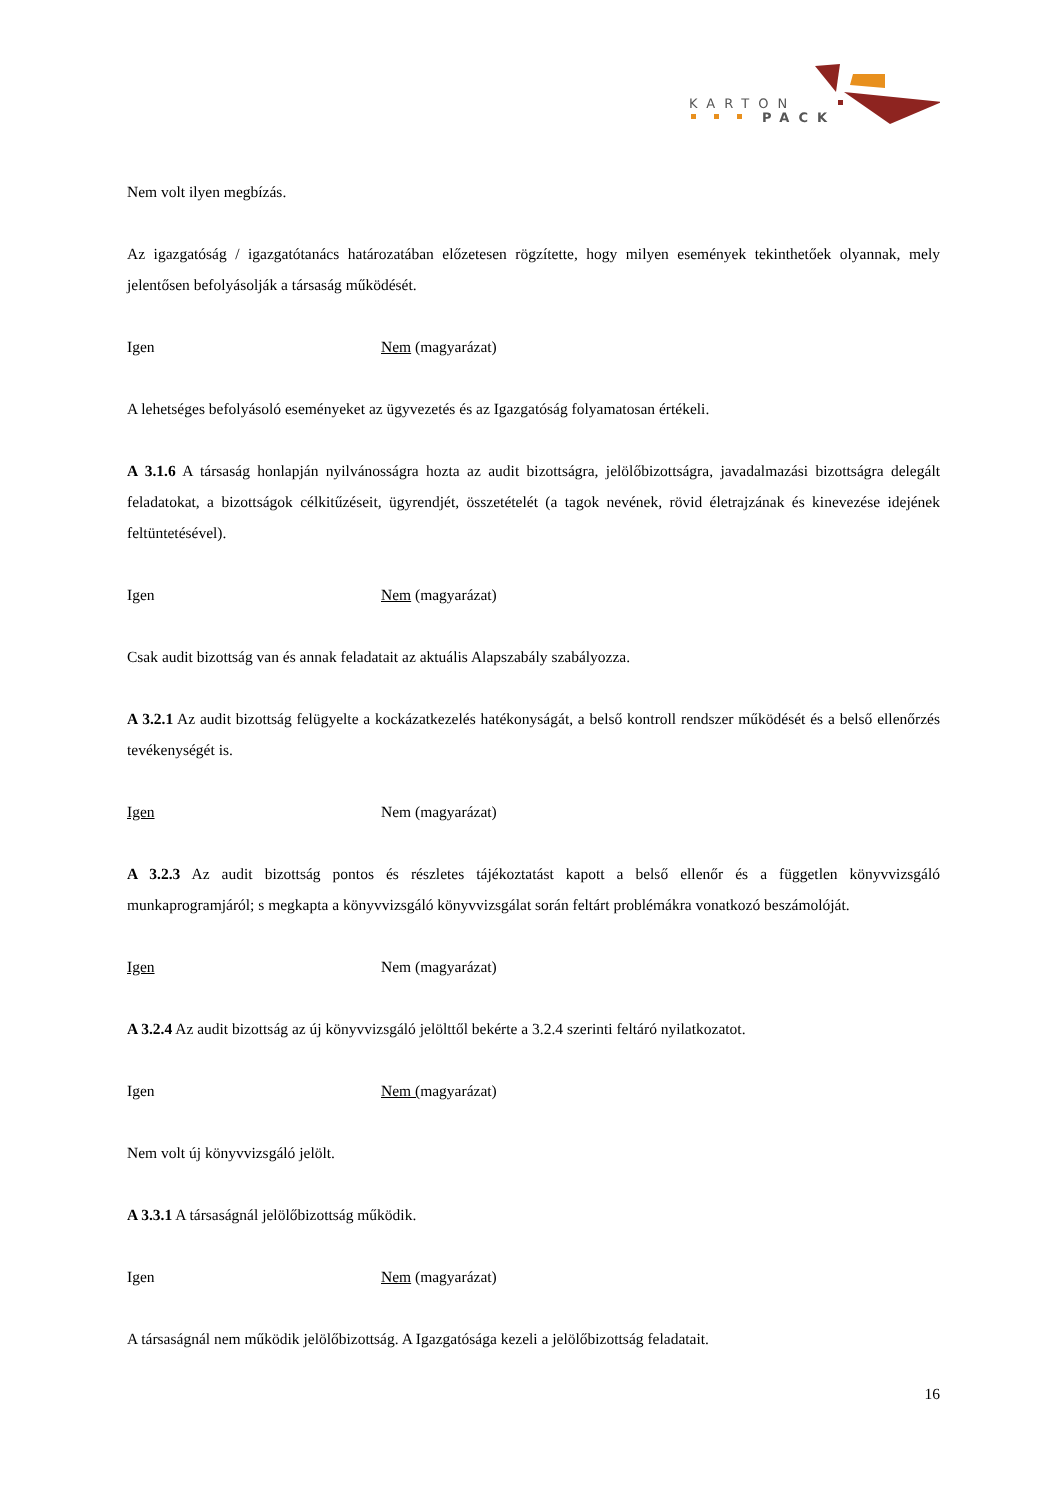KARTON
PACK
Nem volt ilyen megbízás.
Az igazgatóság / igazgatótanács határozatában előzetesen rögzítette, hogy milyen események tekinthetőek olyannak, mely jelentősen befolyásolják a társaság működését.
Igen Nem (magyarázat)
A lehetséges befolyásoló eseményeket az ügyvezetés és az Igazgatóság folyamatosan értékeli.
A 3.1.6 A társaság honlapján nyilvánosságra hozta az audit bizottságra, jelölőbizottságra, javadalmazási bizottságra delegált feladatokat, a bizottságok célkitűzéseit, ügyrendjét, összetételét (a tagok nevének, rövid életrajzának és kinevezése idejének feltüntetésével).
Igen Nem (magyarázat)
Csak audit bizottság van és annak feladatait az aktuális Alapszabály szabályozza.
A 3.2.1 Az audit bizottság felügyelte a kockázatkezelés hatékonyságát, a belső kontroll rendszer működését és a belső ellenőrzés tevékenységét is.
Igen Nem (magyarázat)
A 3.2.3 Az audit bizottság pontos és részletes tájékoztatást kapott a belső ellenőr és a független könyvvizsgáló munkaprogramjáról; s megkapta a könyvvizsgáló könyvvizsgálat során feltárt problémákra vonatkozó beszámolóját.
Igen Nem (magyarázat)
A 3.2.4 Az audit bizottság az új könyvvizsgáló jelölttől bekérte a 3.2.4 szerinti feltáró nyilatkozatot.
Igen Nem (magyarázat)
Nem volt új könyvvizsgáló jelölt.
A 3.3.1 A társaságnál jelölőbizottság működik.
Igen Nem (magyarázat)
A társaságnál nem működik jelölőbizottság. A Igazgatósága kezeli a jelölőbizottság feladatait.
16